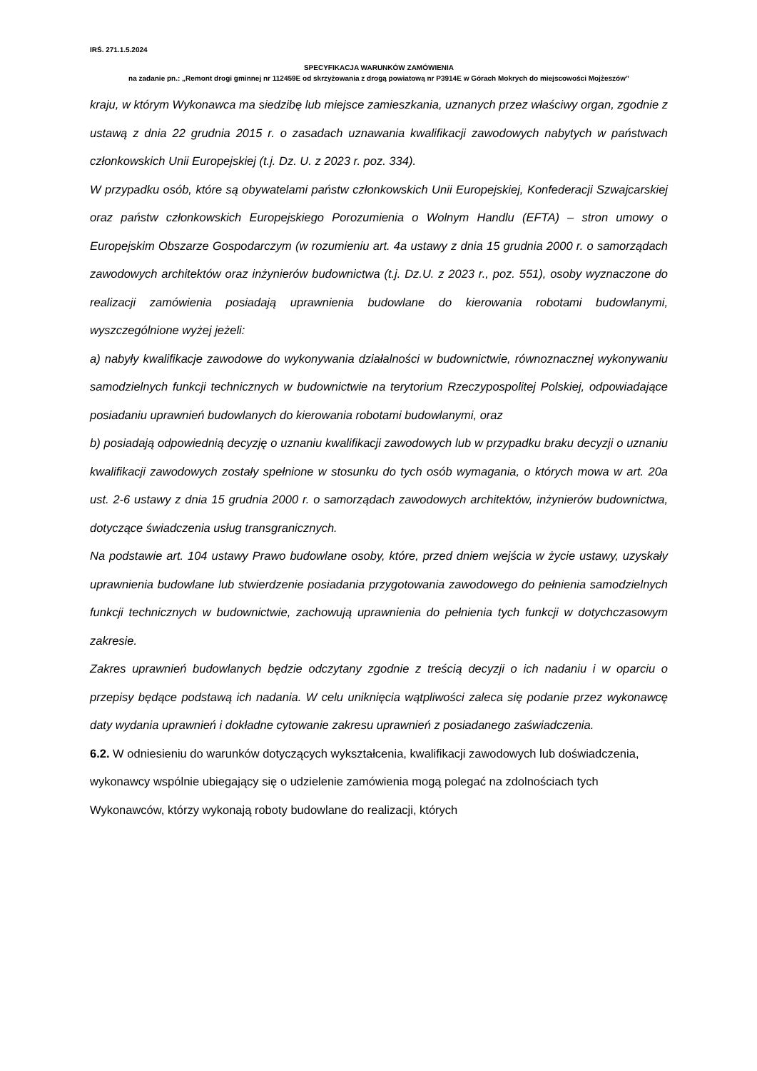IRŚ. 271.1.5.2024
SPECYFIKACJA WARUNKÓW ZAMÓWIENIA
na zadanie pn.: „Remont drogi gminnej nr 112459E od skrzyżowania z drogą powiatową nr P3914E w Górach Mokrych do miejscowości Mojżeszów”
kraju, w którym Wykonawca ma siedzibę lub miejsce zamieszkania, uznanych przez właściwy organ, zgodnie z ustawą z dnia 22 grudnia 2015 r. o zasadach uznawania kwalifikacji zawodowych nabytych w państwach członkowskich Unii Europejskiej (t.j. Dz. U. z 2023 r. poz. 334).
W przypadku osób, które są obywatelami państw członkowskich Unii Europejskiej, Konfederacji Szwajcarskiej oraz państw członkowskich Europejskiego Porozumienia o Wolnym Handlu (EFTA) – stron umowy o Europejskim Obszarze Gospodarczym (w rozumieniu art. 4a ustawy z dnia 15 grudnia 2000 r. o samorządach zawodowych architektów oraz inżynierów budownictwa (t.j. Dz.U. z 2023 r., poz. 551), osoby wyznaczone do realizacji zamówienia posiadają uprawnienia budowlane do kierowania robotami budowlanymi, wyszczególnione wyżej jeżeli:
a) nabyły kwalifikacje zawodowe do wykonywania działalności w budownictwie, równoznacznej wykonywaniu samodzielnych funkcji technicznych w budownictwie na terytorium Rzeczypospolitej Polskiej, odpowiadające posiadaniu uprawnień budowlanych do kierowania robotami budowlanymi, oraz
b) posiadają odpowiednią decyzję o uznaniu kwalifikacji zawodowych lub w przypadku braku decyzji o uznaniu kwalifikacji zawodowych zostały spełnione w stosunku do tych osób wymagania, o których mowa w art. 20a ust. 2-6 ustawy z dnia 15 grudnia 2000 r. o samorządach zawodowych architektów, inżynierów budownictwa, dotyczące świadczenia usług transgranicznych.
Na podstawie art. 104 ustawy Prawo budowlane osoby, które, przed dniem wejścia w życie ustawy, uzyskały uprawnienia budowlane lub stwierdzenie posiadania przygotowania zawodowego do pełnienia samodzielnych funkcji technicznych w budownictwie, zachowują uprawnienia do pełnienia tych funkcji w dotychczasowym zakresie.
Zakres uprawnień budowlanych będzie odczytany zgodnie z treścią decyzji o ich nadaniu i w oparciu o przepisy będące podstawą ich nadania. W celu uniknięcia wątpliwości zaleca się podanie przez wykonawcę daty wydania uprawnień i dokładne cytowanie zakresu uprawnień z posiadanego zaświadczenia.
6.2. W odniesieniu do warunków dotyczących wykształcenia, kwalifikacji zawodowych lub doświadczenia, wykonawcy wspólnie ubiegający się o udzielenie zamówienia mogą polegać na zdolnościach tych Wykonawców, którzy wykonają roboty budowlane do realizacji, których